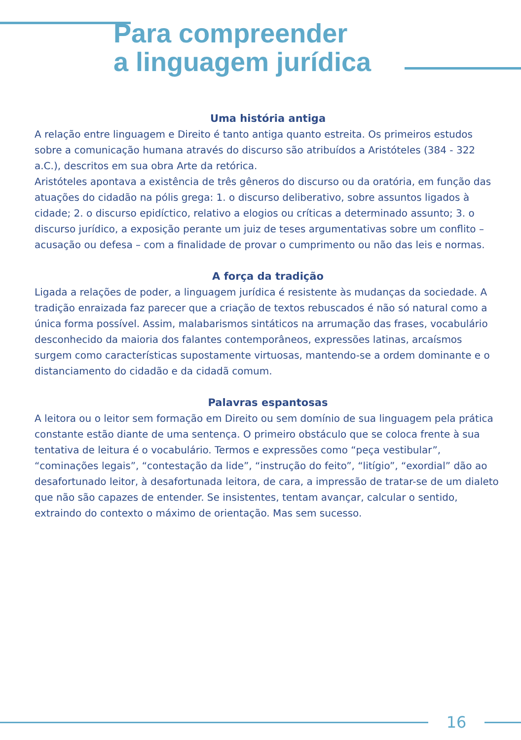Para compreender
a linguagem jurídica
Uma história antiga
A relação entre linguagem e Direito é tanto antiga quanto estreita. Os primeiros estudos sobre a comunicação humana através do discurso são atribuídos a Aristóteles (384 - 322 a.C.), descritos em sua obra Arte da retórica.
Aristóteles apontava a existência de três gêneros do discurso ou da oratória, em função das atuações do cidadão na pólis grega: 1. o discurso deliberativo, sobre assuntos ligados à cidade; 2. o discurso epidíctico, relativo a elogios ou críticas a determinado assunto; 3. o discurso jurídico, a exposição perante um juiz de teses argumentativas sobre um conflito – acusação ou defesa – com a finalidade de provar o cumprimento ou não das leis e normas.
A força da tradição
Ligada a relações de poder, a linguagem jurídica é resistente às mudanças da sociedade. A tradição enraizada faz parecer que a criação de textos rebuscados é não só natural como a única forma possível. Assim, malabarismos sintáticos na arrumação das frases, vocabulário desconhecido da maioria dos falantes contemporâneos, expressões latinas, arcaísmos surgem como características supostamente virtuosas, mantendo-se a ordem dominante e o distanciamento do cidadão e da cidadã comum.
Palavras espantosas
A leitora ou o leitor sem formação em Direito ou sem domínio de sua linguagem pela prática constante estão diante de uma sentença. O primeiro obstáculo que se coloca frente à sua tentativa de leitura é o vocabulário. Termos e expressões como “peça vestibular”, “cominações legais”, “contestação da lide”, “instrução do feito”, “litígio”, “exordial” dão ao desafortunado leitor, à desafortunada leitora, de cara, a impressão de tratar-se de um dialeto que não são capazes de entender. Se insistentes, tentam avançar, calcular o sentido, extraindo do contexto o máximo de orientação. Mas sem sucesso.
16